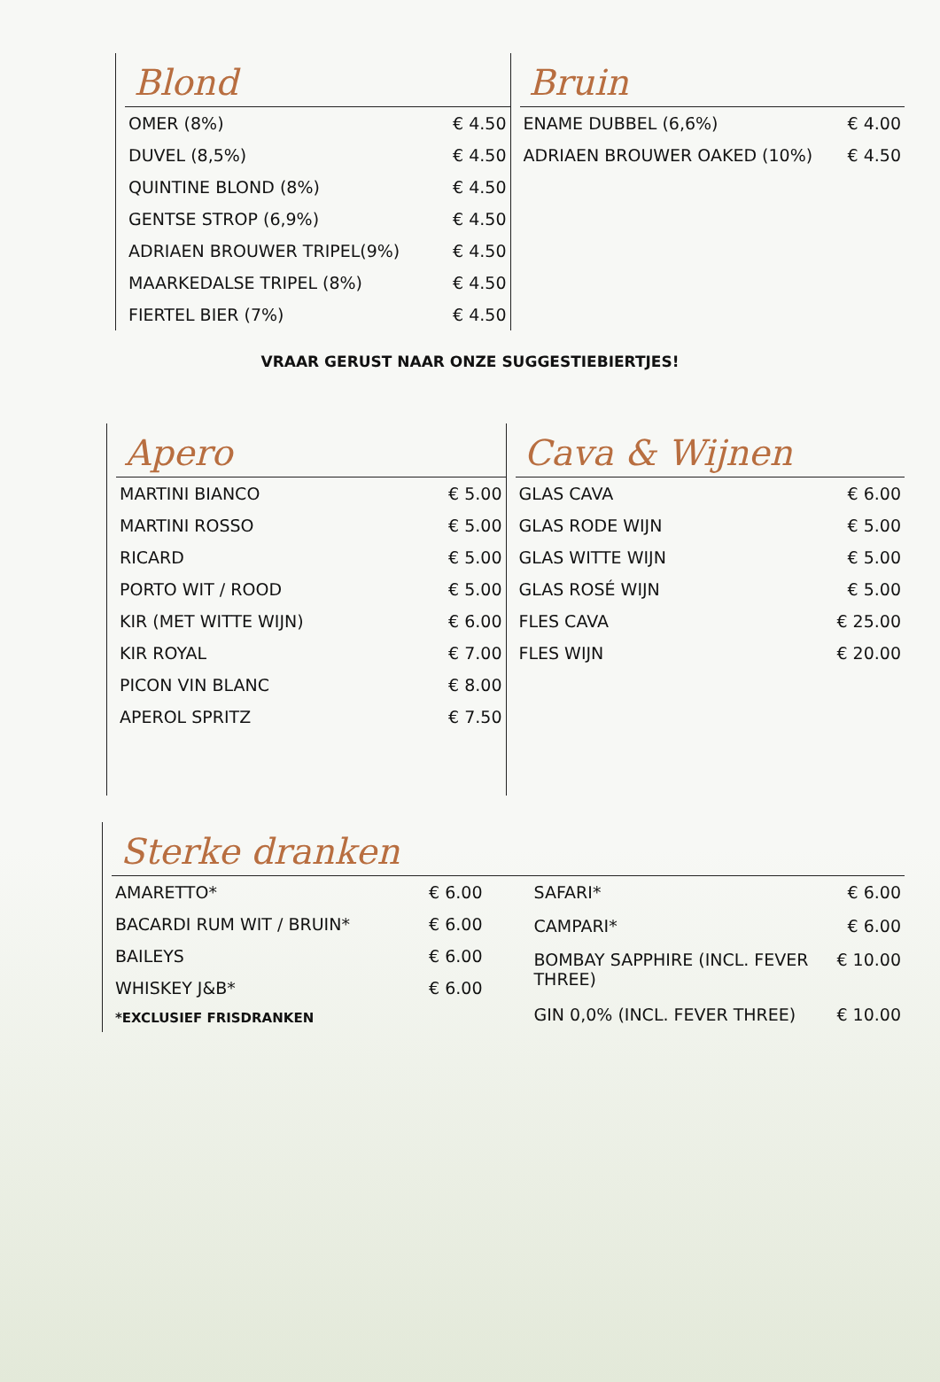Blond
| OMER (8%) | € 4.50 |
| DUVEL (8,5%) | € 4.50 |
| QUINTINE BLOND (8%) | € 4.50 |
| GENTSE STROP (6,9%) | € 4.50 |
| ADRIAEN BROUWER TRIPEL(9%) | € 4.50 |
| MAARKEDALSE TRIPEL (8%) | € 4.50 |
| FIERTEL BIER (7%) | € 4.50 |
Bruin
| ENAME DUBBEL (6,6%) | € 4.00 |
| ADRIAEN BROUWER OAKED (10%) | € 4.50 |
VRAAR GERUST NAAR ONZE SUGGESTIEBIERTJES!
Apero
| MARTINI BIANCO | € 5.00 |
| MARTINI ROSSO | € 5.00 |
| RICARD | € 5.00 |
| PORTO WIT / ROOD | € 5.00 |
| KIR (MET WITTE WIJN) | € 6.00 |
| KIR ROYAL | € 7.00 |
| PICON VIN BLANC | € 8.00 |
| APEROL SPRITZ | € 7.50 |
Cava & Wijnen
| GLAS CAVA | € 6.00 |
| GLAS RODE WIJN | € 5.00 |
| GLAS WITTE WIJN | € 5.00 |
| GLAS ROSÉ WIJN | € 5.00 |
| FLES CAVA | € 25.00 |
| FLES WIJN | € 20.00 |
Sterke dranken
| AMARETTO* | € 6.00 |
| BACARDI RUM WIT / BRUIN* | € 6.00 |
| BAILEYS | € 6.00 |
| WHISKEY J&B* | € 6.00 |
| *EXCLUSIEF FRISDRANKEN | |
| SAFARI* | € 6.00 |
| CAMPARI* | € 6.00 |
| BOMBAY SAPPHIRE (INCL. FEVER THREE) | € 10.00 |
| GIN 0,0% (INCL. FEVER THREE) | € 10.00 |